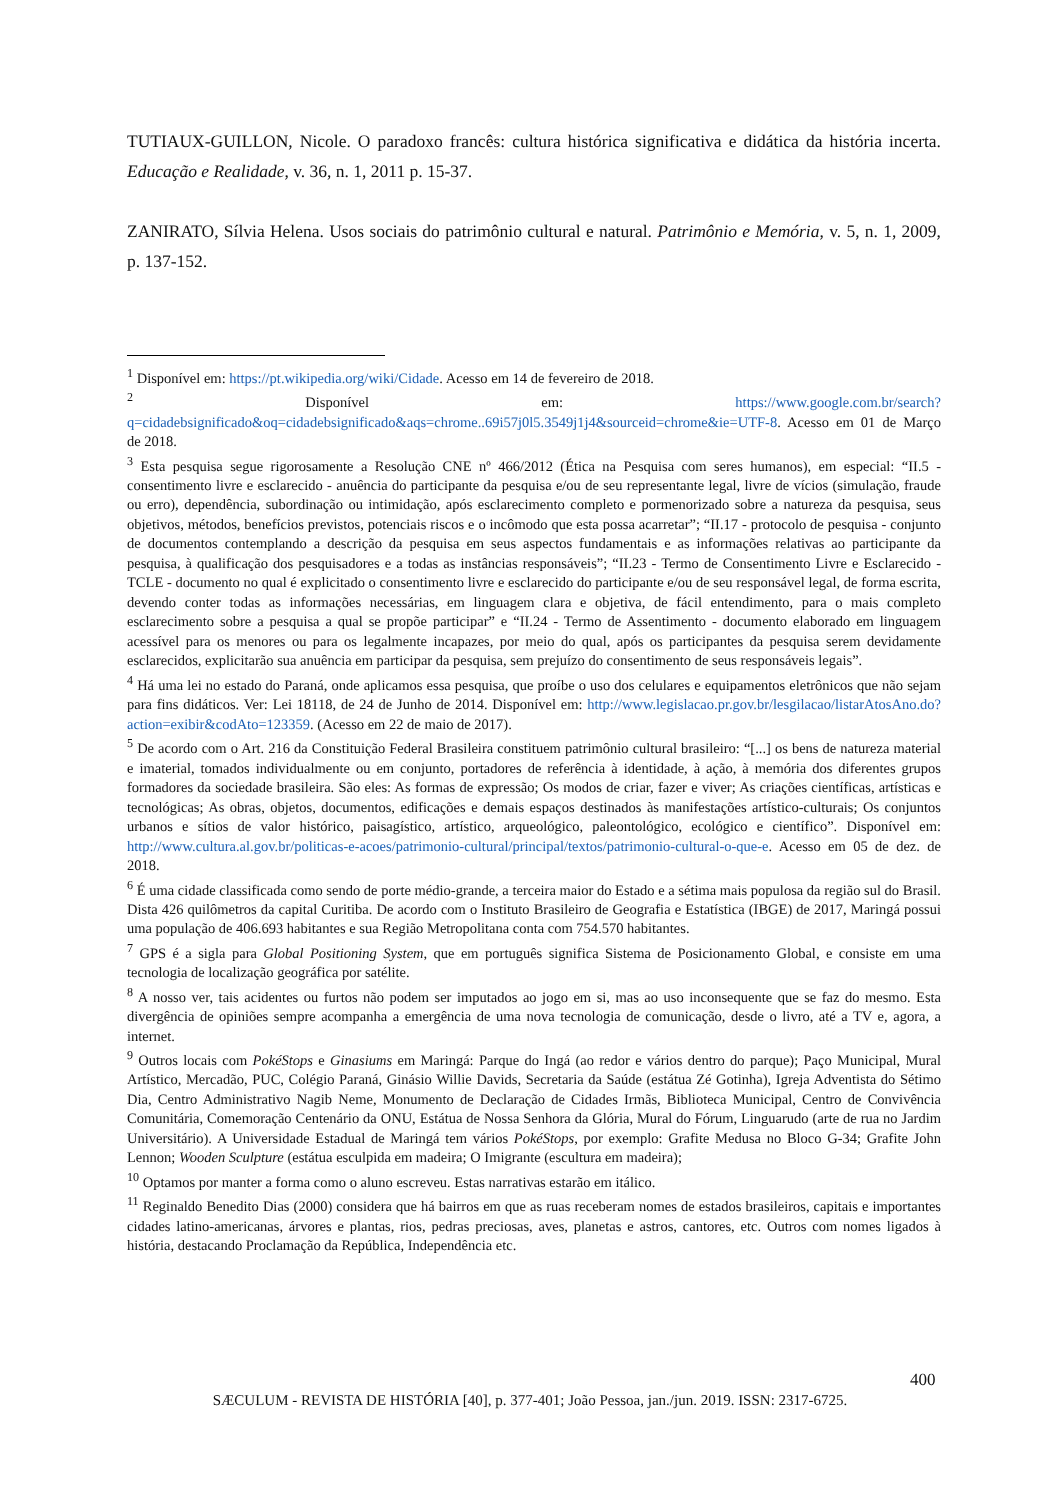TUTIAUX-GUILLON, Nicole. O paradoxo francês: cultura histórica significativa e didática da história incerta. Educação e Realidade, v. 36, n. 1, 2011 p. 15-37.
ZANIRATO, Sílvia Helena. Usos sociais do patrimônio cultural e natural. Patrimônio e Memória, v. 5, n. 1, 2009, p. 137-152.
<sup>1</sup> Disponível em: https://pt.wikipedia.org/wiki/Cidade. Acesso em 14 de fevereiro de 2018.
<sup>2</sup> Disponível em: https://www.google.com.br/search?q=cidadebsignificado&oq=cidadebsignificado&aqs=chrome..69i57j0l5.3549j1j4&sourceid=chrome&ie=UTF-8. Acesso em 01 de Março de 2018.
<sup>3</sup> Esta pesquisa segue rigorosamente a Resolução CNE nº 466/2012 (Ética na Pesquisa com seres humanos), em especial: “II.5 - consentimento livre e esclarecido - anuência do participante da pesquisa e/ou de seu representante legal, livre de vícios (simulação, fraude ou erro), dependência, subordinação ou intimidação, após esclarecimento completo e pormenorizado sobre a natureza da pesquisa, seus objetivos, métodos, benefícios previstos, potenciais riscos e o incômodo que esta possa acarretar”; “II.17 - protocolo de pesquisa - conjunto de documentos contemplando a descrição da pesquisa em seus aspectos fundamentais e as informações relativas ao participante da pesquisa, à qualificação dos pesquisadores e a todas as instâncias responsáveis”; “II.23 - Termo de Consentimento Livre e Esclarecido - TCLE - documento no qual é explicitado o consentimento livre e esclarecido do participante e/ou de seu responsável legal, de forma escrita, devendo conter todas as informações necessárias, em linguagem clara e objetiva, de fácil entendimento, para o mais completo esclarecimento sobre a pesquisa a qual se propõe participar” e “II.24 - Termo de Assentimento - documento elaborado em linguagem acessível para os menores ou para os legalmente incapazes, por meio do qual, após os participantes da pesquisa serem devidamente esclarecidos, explicitarão sua anuência em participar da pesquisa, sem prejuízo do consentimento de seus responsáveis legais”.
<sup>4</sup> Há uma lei no estado do Paraná, onde aplicamos essa pesquisa, que proíbe o uso dos celulares e equipamentos eletrônicos que não sejam para fins didáticos. Ver: Lei 18118, de 24 de Junho de 2014. Disponível em: http://www.legislacao.pr.gov.br/lesgilacao/listarAtosAno.do?action=exibir&codAto=123359. (Acesso em 22 de maio de 2017).
<sup>5</sup> De acordo com o Art. 216 da Constituição Federal Brasileira constituem patrimônio cultural brasileiro: “[...] os bens de natureza material e imaterial, tomados individualmente ou em conjunto, portadores de referência à identidade, à ação, à memória dos diferentes grupos formadores da sociedade brasileira. São eles: As formas de expressão; Os modos de criar, fazer e viver; As criações científicas, artísticas e tecnológicas; As obras, objetos, documentos, edificações e demais espaços destinados às manifestações artístico-culturais; Os conjuntos urbanos e sítios de valor histórico, paisagístico, artístico, arqueológico, paleontológico, ecológico e científico”. Disponível em: http://www.cultura.al.gov.br/politicas-e-acoes/patrimonio-cultural/principal/textos/patrimonio-cultural-o-que-e. Acesso em 05 de dez. de 2018.
<sup>6</sup> É uma cidade classificada como sendo de porte médio-grande, a terceira maior do Estado e a sétima mais populosa da região sul do Brasil. Dista 426 quilômetros da capital Curitiba. De acordo com o Instituto Brasileiro de Geografia e Estatística (IBGE) de 2017, Maringá possui uma população de 406.693 habitantes e sua Região Metropolitana conta com 754.570 habitantes.
<sup>7</sup> GPS é a sigla para Global Positioning System, que em português significa Sistema de Posicionamento Global, e consiste em uma tecnologia de localização geográfica por satélite.
<sup>8</sup> A nosso ver, tais acidentes ou furtos não podem ser imputados ao jogo em si, mas ao uso inconsequente que se faz do mesmo. Esta divergência de opiniões sempre acompanha a emergência de uma nova tecnologia de comunicação, desde o livro, até a TV e, agora, a internet.
<sup>9</sup> Outros locais com PokéStops e Ginasiums em Maringá: Parque do Ingá (ao redor e vários dentro do parque); Paço Municipal, Mural Artístico, Mercadão, PUC, Colégio Paraná, Ginásio Willie Davids, Secretaria da Saúde (estátua Zé Gotinha), Igreja Adventista do Sétimo Dia, Centro Administrativo Nagib Neme, Monumento de Declaração de Cidades Irmãs, Biblioteca Municipal, Centro de Convivência Comunitária, Comemoração Centenário da ONU, Estátua de Nossa Senhora da Glória, Mural do Fórum, Linguarudo (arte de rua no Jardim Universitário). A Universidade Estadual de Maringá tem vários PokéStops, por exemplo: Grafite Medusa no Bloco G-34; Grafite John Lennon; Wooden Sculpture (estátua esculpida em madeira; O Imigrante (escultura em madeira);
<sup>10</sup> Optamos por manter a forma como o aluno escreveu. Estas narrativas estarão em itálico.
<sup>11</sup> Reginaldo Benedito Dias (2000) considera que há bairros em que as ruas receberam nomes de estados brasileiros, capitais e importantes cidades latino-americanas, árvores e plantas, rios, pedras preciosas, aves, planetas e astros, cantores, etc. Outros com nomes ligados à história, destacando Proclamação da República, Independência etc.
400
SÆCULUM - REVISTA DE HISTÓRIA [40], p. 377-401; João Pessoa, jan./jun. 2019. ISSN: 2317-6725.